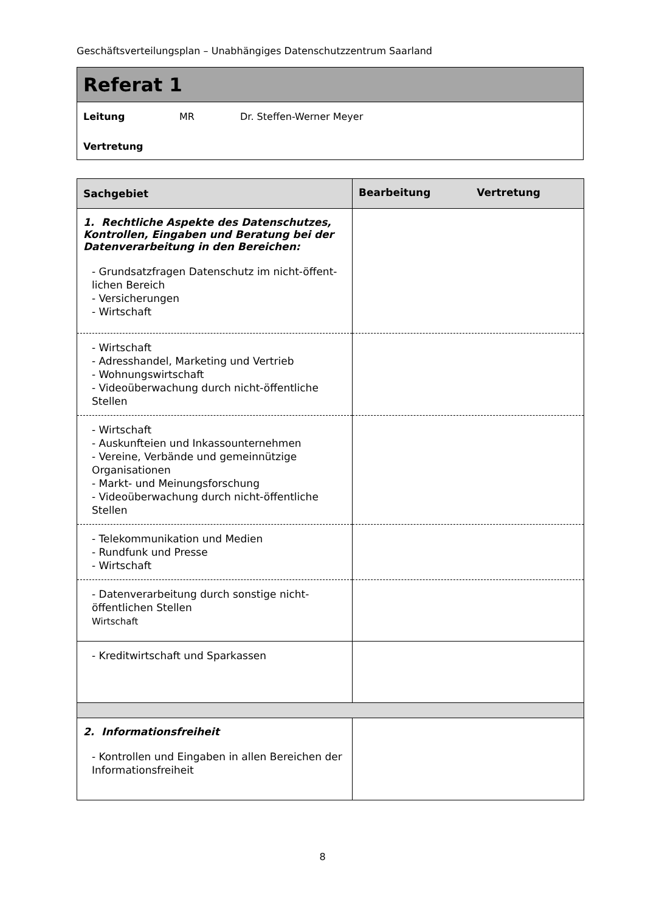Geschäftsverteilungsplan – Unabhängiges Datenschutzzentrum Saarland
Referat 1
Leitung MR Dr. Steffen-Werner Meyer
Vertretung
| Sachgebiet | Bearbeitung Vertretung |
| --- | --- |
| 1. Rechtliche Aspekte des Datenschutzes, Kontrollen, Eingaben und Beratung bei der Datenverarbeitung in den Bereichen: - Grundsatzfragen Datenschutz im nicht-öffent­lichen Bereich - Versicherungen - Wirtschaft | |
| - Wirtschaft - Adresshandel, Marketing und Vertrieb - Wohnungswirtschaft - Videoüberwachung durch nicht-öffentliche Stellen | |
| - Wirtschaft - Auskunfteien und Inkassounternehmen - Vereine, Verbände und gemeinnützige Organisationen - Markt- und Meinungsforschung - Videoüberwachung durch nicht-öffentliche Stellen | |
| - Telekommunikation und Medien - Rundfunk und Presse - Wirtschaft | |
| - Datenverarbeitung durch sonstige nicht-öffentlichen Stellen Wirtschaft | |
| - Kreditwirtschaft und Sparkassen | |
| 2. Informationsfreiheit - Kontrollen und Eingaben in allen Bereichen der Informationsfreiheit | |
8